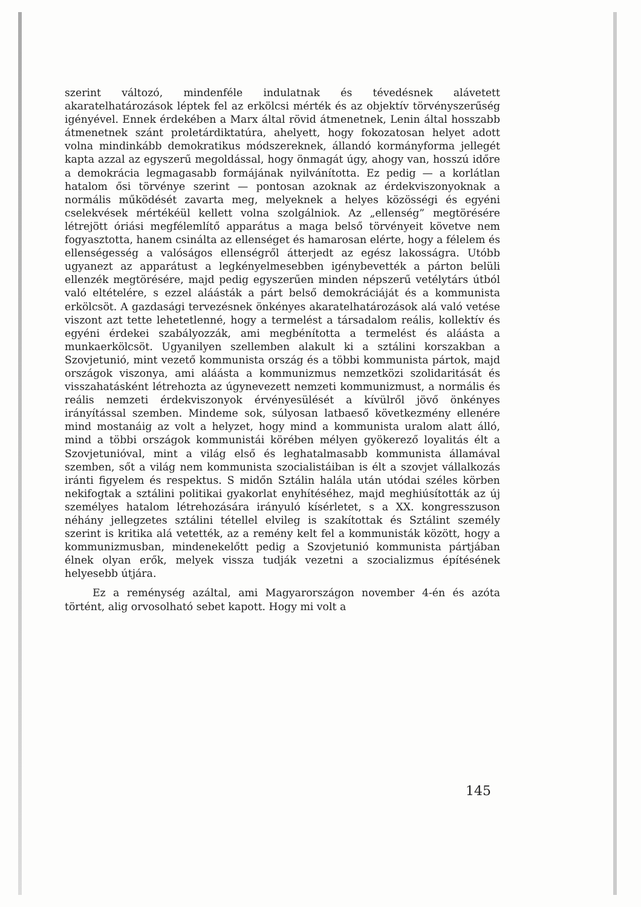szerint változó, mindenféle indulatnak és tévedésnek alávetett akaratelhatározások léptek fel az erkölcsi mérték és az objektív törvényszerűség igényével. Ennek érdekében a Marx által rövid átmenetnek, Lenin által hosszabb átmenetnek szánt proletárdiktatúra, ahelyett, hogy fokozatosan helyet adott volna mindinkább demokratikus módszereknek, állandó kormányforma jellegét kapta azzal az egyszerű megoldással, hogy önmagát úgy, ahogy van, hosszú időre a demokrácia legmagasabb formájának nyilvánította. Ez pedig — a korlátlan hatalom ősi törvénye szerint — pontosan azoknak az érdekviszonyoknak a normális működését zavarta meg, melyeknek a helyes közösségi és egyéni cselekvések mértékéül kellett volna szolgálniok. Az „ellenség” megtörésére létrejött óriási megfélemlítő apparátus a maga belső törvényeit követve nem fogyasztotta, hanem csinálta az ellenséget és hamarosan elérte, hogy a félelem és ellenségesség a valóságos ellenségről átterjedt az egész lakosságra. Utóbb ugyanezt az apparátust a legkényelmesebben igénybevették a párton belüli ellenzék megtörésére, majd pedig egyszerűen minden népszerű vetélytárs útból való eltételére, s ezzel aláásták a párt belső demokráciáját és a kommunista erkölcsöt. A gazdasági tervezésnek önkényes akaratelhatározások alá való vetése viszont azt tette lehetetlenné, hogy a termelést a társadalom reális, kollektív és egyéni érdekei szabályozzák, ami megbénította a termelést és aláásta a munkaerkölcsöt. Ugyanilyen szellemben alakult ki a sztálini korszakban a Szovjetunió, mint vezető kommunista ország és a többi kommunista pártok, majd országok viszonya, ami aláásta a kommunizmus nemzetközi szolidaritását és visszahatásként létrehozta az úgynevezett nemzeti kommunizmust, a normális és reális nemzeti érdekviszonyok érvényesülését a kívülről jövő önkényes irányítással szemben. Mindeme sok, súlyosan latbaeső következmény ellenére mind mostanáig az volt a helyzet, hogy mind a kommunista uralom alatt álló, mind a többi országok kommunistái körében mélyen gyökerező loyalitás élt a Szovjetunióval, mint a világ első és leghatalmasabb kommunista államával szemben, sőt a világ nem kommunista szocialistáiban is élt a szovjet vállalkozás iránti figyelem és respektus. S midőn Sztálin halála után utódai széles körben nekifogtak a sztálini politikai gyakorlat enyhítéséhez, majd meghiúsították az új személyes hatalom létrehozására irányuló kísérletet, s a XX. kongresszuson néhány jellegzetes sztálini tétellel elvileg is szakítottak és Sztálint személy szerint is kritika alá vetették, az a remény kelt fel a kommunisták között, hogy a kommunizmusban, mindenekelőtt pedig a Szovjetunió kommunista pártjában élnek olyan erők, melyek vissza tudják vezetni a szocializmus építésének helyesebb útjára.
Ez a reménység azáltal, ami Magyarországon november 4-én és azóta történt, alig orvosolható sebet kapott. Hogy mi volt a
145